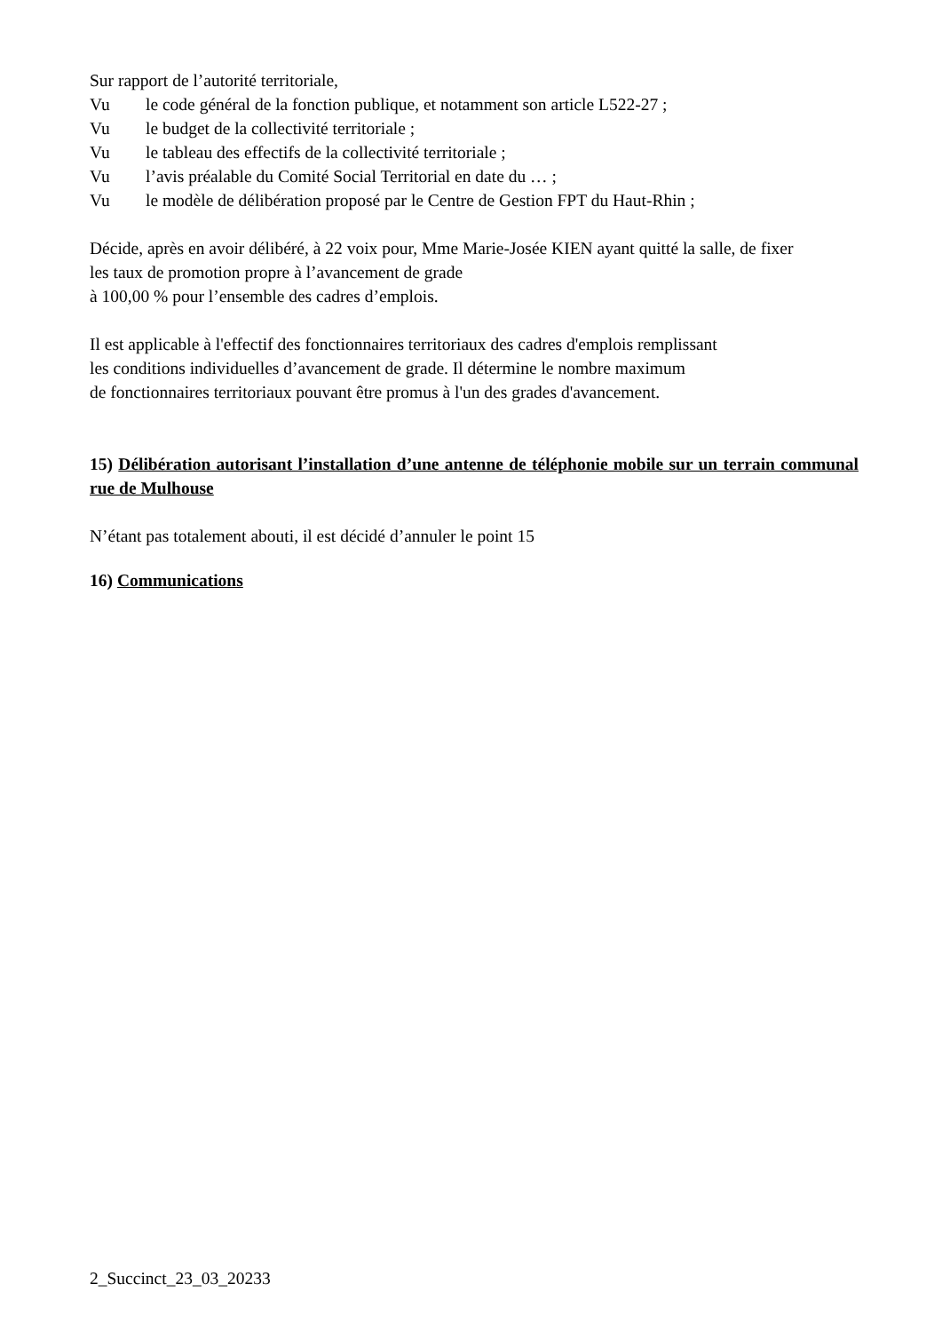Sur rapport de l’autorité territoriale,
Vu le code général de la fonction publique, et notamment son article L522-27 ;
Vu le budget de la collectivité territoriale ;
Vu le tableau des effectifs de la collectivité territoriale ;
Vu l’avis préalable du Comité Social Territorial en date du … ;
Vu le modèle de délibération proposé par le Centre de Gestion FPT du Haut-Rhin ;
Décide, après en avoir délibéré, à 22 voix pour, Mme Marie-Josée KIEN ayant quitté la salle, de fixer
les taux de promotion propre à l’avancement de grade
à 100,00 % pour l’ensemble des cadres d’emplois.
Il est applicable à l'effectif des fonctionnaires territoriaux des cadres d'emplois remplissant
les conditions individuelles d’avancement de grade. Il détermine le nombre maximum
de fonctionnaires territoriaux pouvant être promus à l'un des grades d'avancement.
15) Délibération autorisant l’installation d’une antenne de téléphonie mobile sur un terrain communal rue de Mulhouse
N’étant pas totalement abouti, il est décidé d’annuler le point 15
16) Communications
2_Succinct_23_03_20233